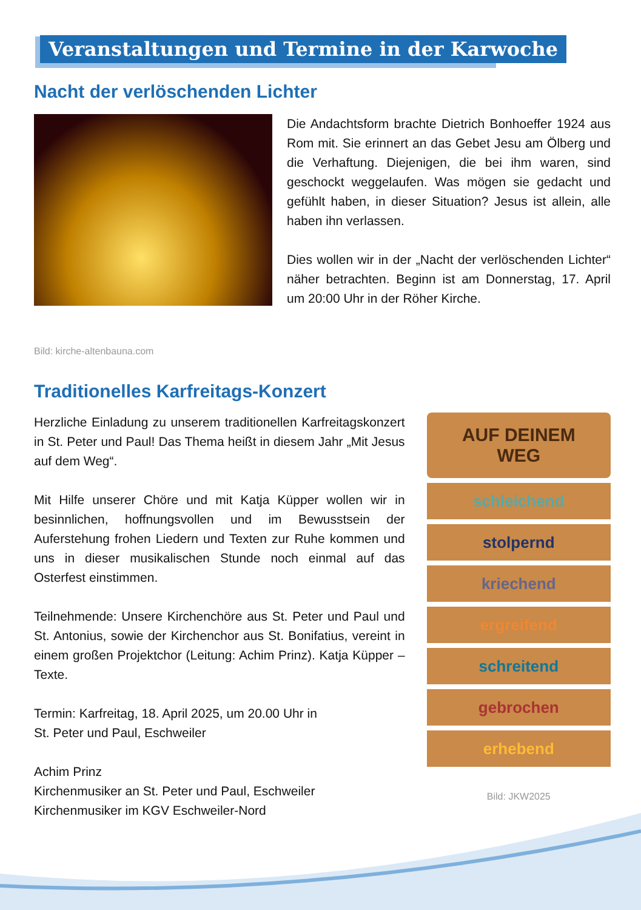Veranstaltungen und Termine in der Karwoche
Nacht der verlöschenden Lichter
Die Andachtsform brachte Dietrich Bonhoeffer 1924 aus Rom mit. Sie erinnert an das Gebet Jesu am Ölberg und die Verhaftung. Diejenigen, die bei ihm waren, sind geschockt weggelaufen. Was mögen sie gedacht und gefühlt haben, in dieser Situation? Jesus ist allein, alle haben ihn verlassen.
Dies wollen wir in der „Nacht der verlöschenden Lichter“ näher betrachten. Beginn ist am Donnerstag, 17. April um 20:00 Uhr in der Röher Kirche.
Bild: kirche-altenbauna.com
Traditionelles Karfreitags-Konzert
Herzliche Einladung zu unserem traditionellen Karfreitagskonzert in St. Peter und Paul! Das Thema heißt in diesem Jahr „Mit Jesus auf dem Weg“.
Mit Hilfe unserer Chöre und mit Katja Küpper wollen wir in besinnlichen, hoffnungsvollen und im Bewusstsein der Auferstehung frohen Liedern und Texten zur Ruhe kommen und uns in dieser musikalischen Stunde noch einmal auf das Osterfest einstimmen.
Teilnehmende: Unsere Kirchenchöre aus St. Peter und Paul und St. Antonius, sowie der Kirchenchor aus St. Bonifatius, vereint in einem großen Projektchor (Leitung: Achim Prinz). Katja Küpper – Texte.
Termin: Karfreitag, 18. April 2025, um 20.00 Uhr in
St. Peter und Paul, Eschweiler
Achim Prinz
Kirchenmusiker an St. Peter und Paul, Eschweiler
Kirchenmusiker im KGV Eschweiler-Nord
AUF DEINEM
WEG
schleichend
stolpernd
kriechend
ergreifend
schreitend
gebrochen
erhebend
Bild: JKW2025